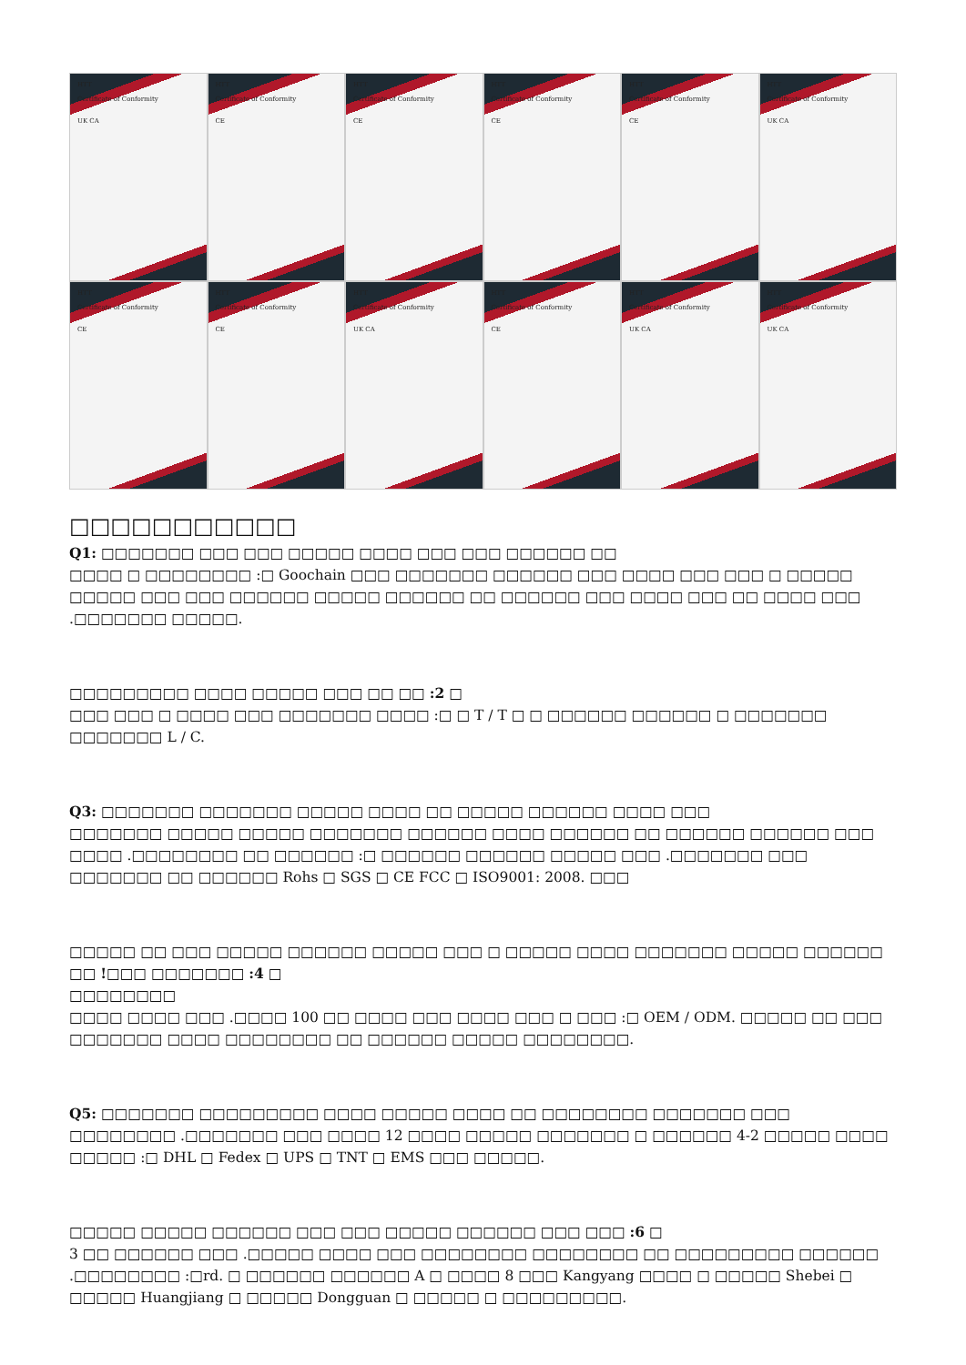HTT
Certificate of Conformity
UK CA
HTT
Certificate of Conformity
CE
HTT
Certificate of Conformity
CE
HTT
Certificate of Conformity
CE
HTT
Certificate of Conformity
CE
HTT
Certificate of Conformity
UK CA
HTT
Certificate of Conformity
CE
HTT
Certificate of Conformity
CE
HTT
Certificate of Conformity
UK CA
HTT
Certificate of Conformity
CE
HTT
Certificate of Conformity
UK CA
HTT
Certificate of Conformity
UK CA
□□□□□□□□□□□
Q1: □□□□□□□ □□□ □□□ □□□□□ □□□□ □□□ □□□ □□□□□□ □□
□□□□ □ □□□□□□□□ :□ Goochain □□□ □□□□□□□ □□□□□□ □□□ □□□□ □□□ □□□ □ □□□□□ □□□□□ □□□ □□□ □□□□□□ □□□□□ □□□□□□ □□ □□□□□□ □□□ □□□□ □□□ □□ □□□□ □□□ .□□□□□□□ □□□□□.
□□□□□□□□□ □□□□ □□□□□ □□□ □□ □□ :2 □
□□□ □□□ □ □□□□ □□□ □□□□□□□ □□□□ :□ □ T / T □ □ □□□□□□ □□□□□□ □ □□□□□□□ □□□□□□□ L / C.
Q3: □□□□□□□ □□□□□□□ □□□□□ □□□□ □□ □□□□□ □□□□□□ □□□□ □□□
□□□□□□□ □□□□□ □□□□□ □□□□□□□ □□□□□□ □□□□ □□□□□□ □□ □□□□□□ □□□□□□ □□□ □□□□ .□□□□□□□□ □□ □□□□□□ :□ □□□□□□ □□□□□□ □□□□□ □□□ .□□□□□□□ □□□ □□□□□□□ □□ □□□□□□ Rohs □ SGS □ CE FCC □ ISO9001: 2008. □□□
□□□□□ □□ □□□ □□□□□ □□□□□□ □□□□□ □□□ □ □□□□□ □□□□ □□□□□□□ □□□□□ □□□□□□ □□ !□□□ □□□□□□□ :4 □
□□□□□□□□
□□□□ □□□□ □□□ .□□□□ 100 □□ □□□□ □□□ □□□□ □□□ □ □□□ :□ OEM / ODM. □□□□□ □□ □□□ □□□□□□□ □□□□ □□□□□□□□ □□ □□□□□□ □□□□□ □□□□□□□□.
Q5: □□□□□□□ □□□□□□□□□ □□□□ □□□□□ □□□□ □□ □□□□□□□□ □□□□□□□ □□□
□□□□□□□□ .□□□□□□□ □□□ □□□□ 12 □□□□ □□□□□ □□□□□□□ □ □□□□□□ 4-2 □□□□□ □□□□ □□□□□ :□ DHL □ Fedex □ UPS □ TNT □ EMS □□□ □□□□□.
□□□□□ □□□□□ □□□□□□ □□□ □□□ □□□□□ □□□□□□ □□□ □□□ :6 □
3 □□ □□□□□□ □□□ .□□□□□ □□□□ □□□ □□□□□□□□ □□□□□□□□ □□ □□□□□□□□□ □□□□□□ .□□□□□□□□ :□rd. □ □□□□□□ □□□□□□ A □ □□□□ 8 □□□ Kangyang □□□□ □ □□□□□ Shebei □ □□□□□ Huangjiang □ □□□□□ Dongguan □ □□□□□ □ □□□□□□□□□.